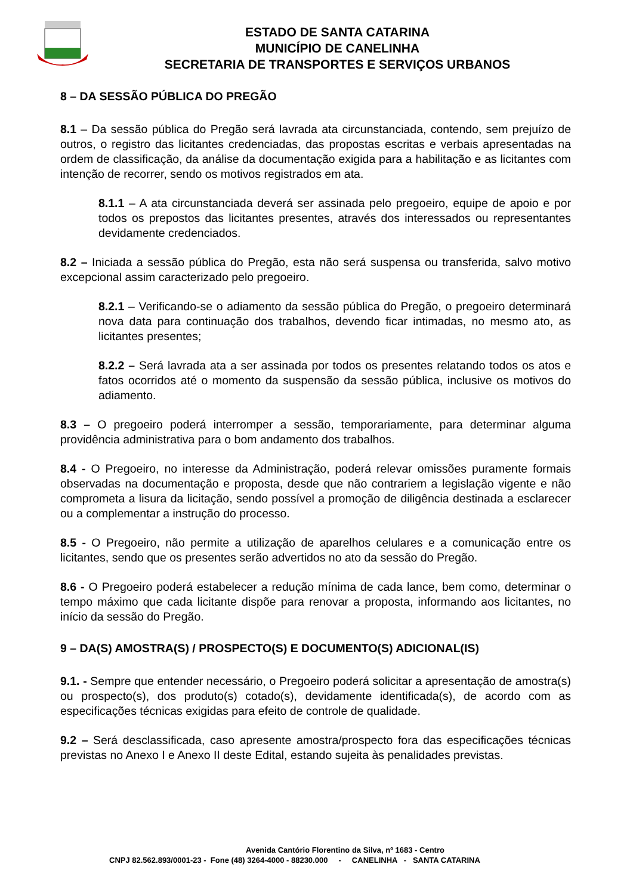ESTADO DE SANTA CATARINA
MUNICÍPIO DE CANELINHA
SECRETARIA DE TRANSPORTES E SERVIÇOS URBANOS
8 – DA SESSÃO PÚBLICA DO PREGÃO
8.1 – Da sessão pública do Pregão será lavrada ata circunstanciada, contendo, sem prejuízo de outros, o registro das licitantes credenciadas, das propostas escritas e verbais apresentadas na ordem de classificação, da análise da documentação exigida para a habilitação e as licitantes com intenção de recorrer, sendo os motivos registrados em ata.
8.1.1 – A ata circunstanciada deverá ser assinada pelo pregoeiro, equipe de apoio e por todos os prepostos das licitantes presentes, através dos interessados ou representantes devidamente credenciados.
8.2 – Iniciada a sessão pública do Pregão, esta não será suspensa ou transferida, salvo motivo excepcional assim caracterizado pelo pregoeiro.
8.2.1 – Verificando-se o adiamento da sessão pública do Pregão, o pregoeiro determinará nova data para continuação dos trabalhos, devendo ficar intimadas, no mesmo ato, as licitantes presentes;
8.2.2 – Será lavrada ata a ser assinada por todos os presentes relatando todos os atos e fatos ocorridos até o momento da suspensão da sessão pública, inclusive os motivos do adiamento.
8.3 – O pregoeiro poderá interromper a sessão, temporariamente, para determinar alguma providência administrativa para o bom andamento dos trabalhos.
8.4 - O Pregoeiro, no interesse da Administração, poderá relevar omissões puramente formais observadas na documentação e proposta, desde que não contrariem a legislação vigente e não comprometa a lisura da licitação, sendo possível a promoção de diligência destinada a esclarecer ou a complementar a instrução do processo.
8.5 - O Pregoeiro, não permite a utilização de aparelhos celulares e a comunicação entre os licitantes, sendo que os presentes serão advertidos no ato da sessão do Pregão.
8.6 - O Pregoeiro poderá estabelecer a redução mínima de cada lance, bem como, determinar o tempo máximo que cada licitante dispõe para renovar a proposta, informando aos licitantes, no início da sessão do Pregão.
9 – DA(S) AMOSTRA(S) / PROSPECTO(S) E DOCUMENTO(S) ADICIONAL(IS)
9.1. - Sempre que entender necessário, o Pregoeiro poderá solicitar a apresentação de amostra(s) ou prospecto(s), dos produto(s) cotado(s), devidamente identificada(s), de acordo com as especificações técnicas exigidas para efeito de controle de qualidade.
9.2 – Será desclassificada, caso apresente amostra/prospecto fora das especificações técnicas previstas no Anexo I e Anexo II deste Edital, estando sujeita às penalidades previstas.
Avenida Cantório Florentino da Silva, nº 1683 - Centro
CNPJ 82.562.893/0001-23 - Fone (48) 3264-4000 - 88230.000 - CANELINHA - SANTA CATARINA